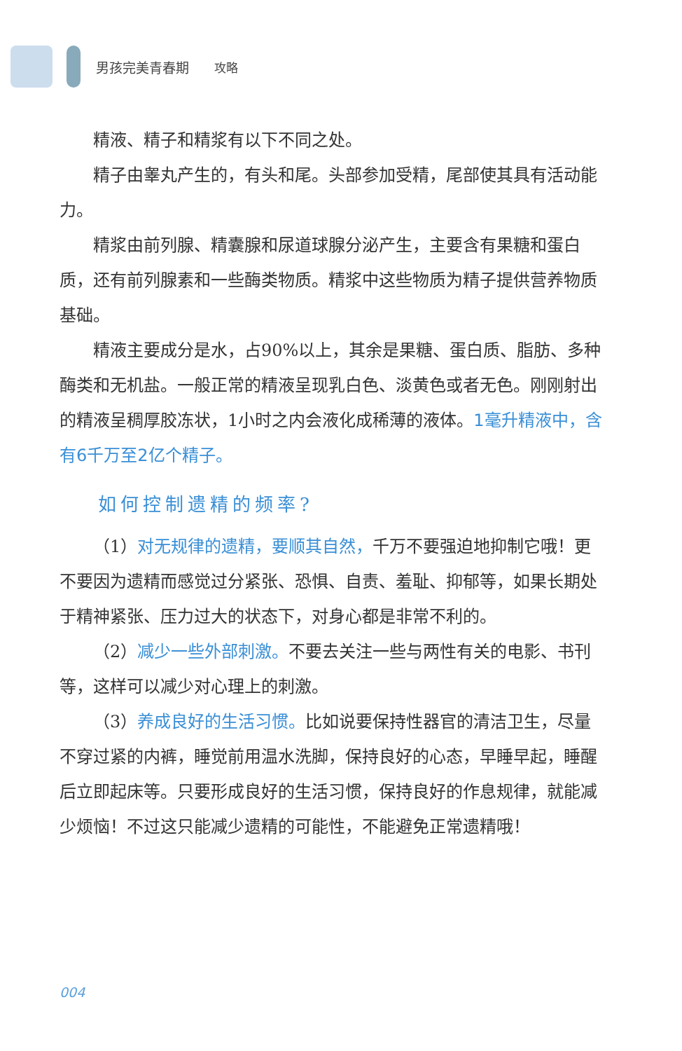男孩完美青春期 攻略
精液、精子和精浆有以下不同之处。
精子由睾丸产生的，有头和尾。头部参加受精，尾部使其具有活动能力。
精浆由前列腺、精囊腺和尿道球腺分泌产生，主要含有果糖和蛋白质，还有前列腺素和一些酶类物质。精浆中这些物质为精子提供营养物质基础。
精液主要成分是水，占90%以上，其余是果糖、蛋白质、脂肪、多种酶类和无机盐。一般正常的精液呈现乳白色、淡黄色或者无色。刚刚射出的精液呈稠厚胶冻状，1小时之内会液化成稀薄的液体。1毫升精液中，含有6千万至2亿个精子。
如何控制遗精的频率?
（1）对无规律的遗精，要顺其自然，千万不要强迫地抑制它哦！更不要因为遗精而感觉过分紧张、恐惧、自责、羞耻、抑郁等，如果长期处于精神紧张、压力过大的状态下，对身心都是非常不利的。
（2）减少一些外部刺激。不要去关注一些与两性有关的电影、书刊等，这样可以减少对心理上的刺激。
（3）养成良好的生活习惯。比如说要保持性器官的清洁卫生，尽量不穿过紧的内裤，睡觉前用温水洗脚，保持良好的心态，早睡早起，睡醒后立即起床等。只要形成良好的生活习惯，保持良好的作息规律，就能减少烦恼！不过这只能减少遗精的可能性，不能避免正常遗精哦！
004